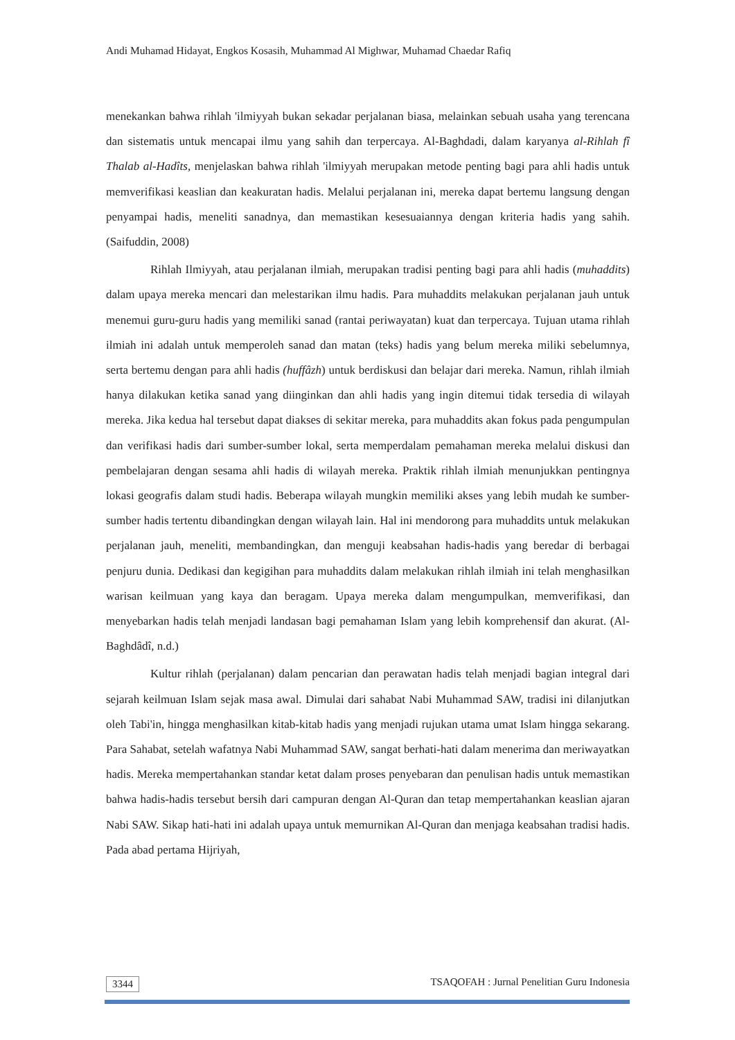Andi Muhamad Hidayat, Engkos Kosasih, Muhammad Al Mighwar, Muhamad Chaedar Rafiq
menekankan bahwa rihlah 'ilmiyyah bukan sekadar perjalanan biasa, melainkan sebuah usaha yang terencana dan sistematis untuk mencapai ilmu yang sahih dan terpercaya. Al-Baghdadi, dalam karyanya al-Rihlah fî Thalab al-Hadîts, menjelaskan bahwa rihlah 'ilmiyyah merupakan metode penting bagi para ahli hadis untuk memverifikasi keaslian dan keakuratan hadis. Melalui perjalanan ini, mereka dapat bertemu langsung dengan penyampai hadis, meneliti sanadnya, dan memastikan kesesuaiannya dengan kriteria hadis yang sahih. (Saifuddin, 2008)
Rihlah Ilmiyyah, atau perjalanan ilmiah, merupakan tradisi penting bagi para ahli hadis (muhaddits) dalam upaya mereka mencari dan melestarikan ilmu hadis. Para muhaddits melakukan perjalanan jauh untuk menemui guru-guru hadis yang memiliki sanad (rantai periwayatan) kuat dan terpercaya. Tujuan utama rihlah ilmiah ini adalah untuk memperoleh sanad dan matan (teks) hadis yang belum mereka miliki sebelumnya, serta bertemu dengan para ahli hadis (huffâzh) untuk berdiskusi dan belajar dari mereka. Namun, rihlah ilmiah hanya dilakukan ketika sanad yang diinginkan dan ahli hadis yang ingin ditemui tidak tersedia di wilayah mereka. Jika kedua hal tersebut dapat diakses di sekitar mereka, para muhaddits akan fokus pada pengumpulan dan verifikasi hadis dari sumber-sumber lokal, serta memperdalam pemahaman mereka melalui diskusi dan pembelajaran dengan sesama ahli hadis di wilayah mereka. Praktik rihlah ilmiah menunjukkan pentingnya lokasi geografis dalam studi hadis. Beberapa wilayah mungkin memiliki akses yang lebih mudah ke sumber-sumber hadis tertentu dibandingkan dengan wilayah lain. Hal ini mendorong para muhaddits untuk melakukan perjalanan jauh, meneliti, membandingkan, dan menguji keabsahan hadis-hadis yang beredar di berbagai penjuru dunia. Dedikasi dan kegigihan para muhaddits dalam melakukan rihlah ilmiah ini telah menghasilkan warisan keilmuan yang kaya dan beragam. Upaya mereka dalam mengumpulkan, memverifikasi, dan menyebarkan hadis telah menjadi landasan bagi pemahaman Islam yang lebih komprehensif dan akurat. (Al-Baghdâdî, n.d.)
Kultur rihlah (perjalanan) dalam pencarian dan perawatan hadis telah menjadi bagian integral dari sejarah keilmuan Islam sejak masa awal. Dimulai dari sahabat Nabi Muhammad SAW, tradisi ini dilanjutkan oleh Tabi'in, hingga menghasilkan kitab-kitab hadis yang menjadi rujukan utama umat Islam hingga sekarang. Para Sahabat, setelah wafatnya Nabi Muhammad SAW, sangat berhati-hati dalam menerima dan meriwayatkan hadis. Mereka mempertahankan standar ketat dalam proses penyebaran dan penulisan hadis untuk memastikan bahwa hadis-hadis tersebut bersih dari campuran dengan Al-Quran dan tetap mempertahankan keaslian ajaran Nabi SAW. Sikap hati-hati ini adalah upaya untuk memurnikan Al-Quran dan menjaga keabsahan tradisi hadis. Pada abad pertama Hijriyah,
3344 TSAQOFAH : Jurnal Penelitian Guru Indonesia